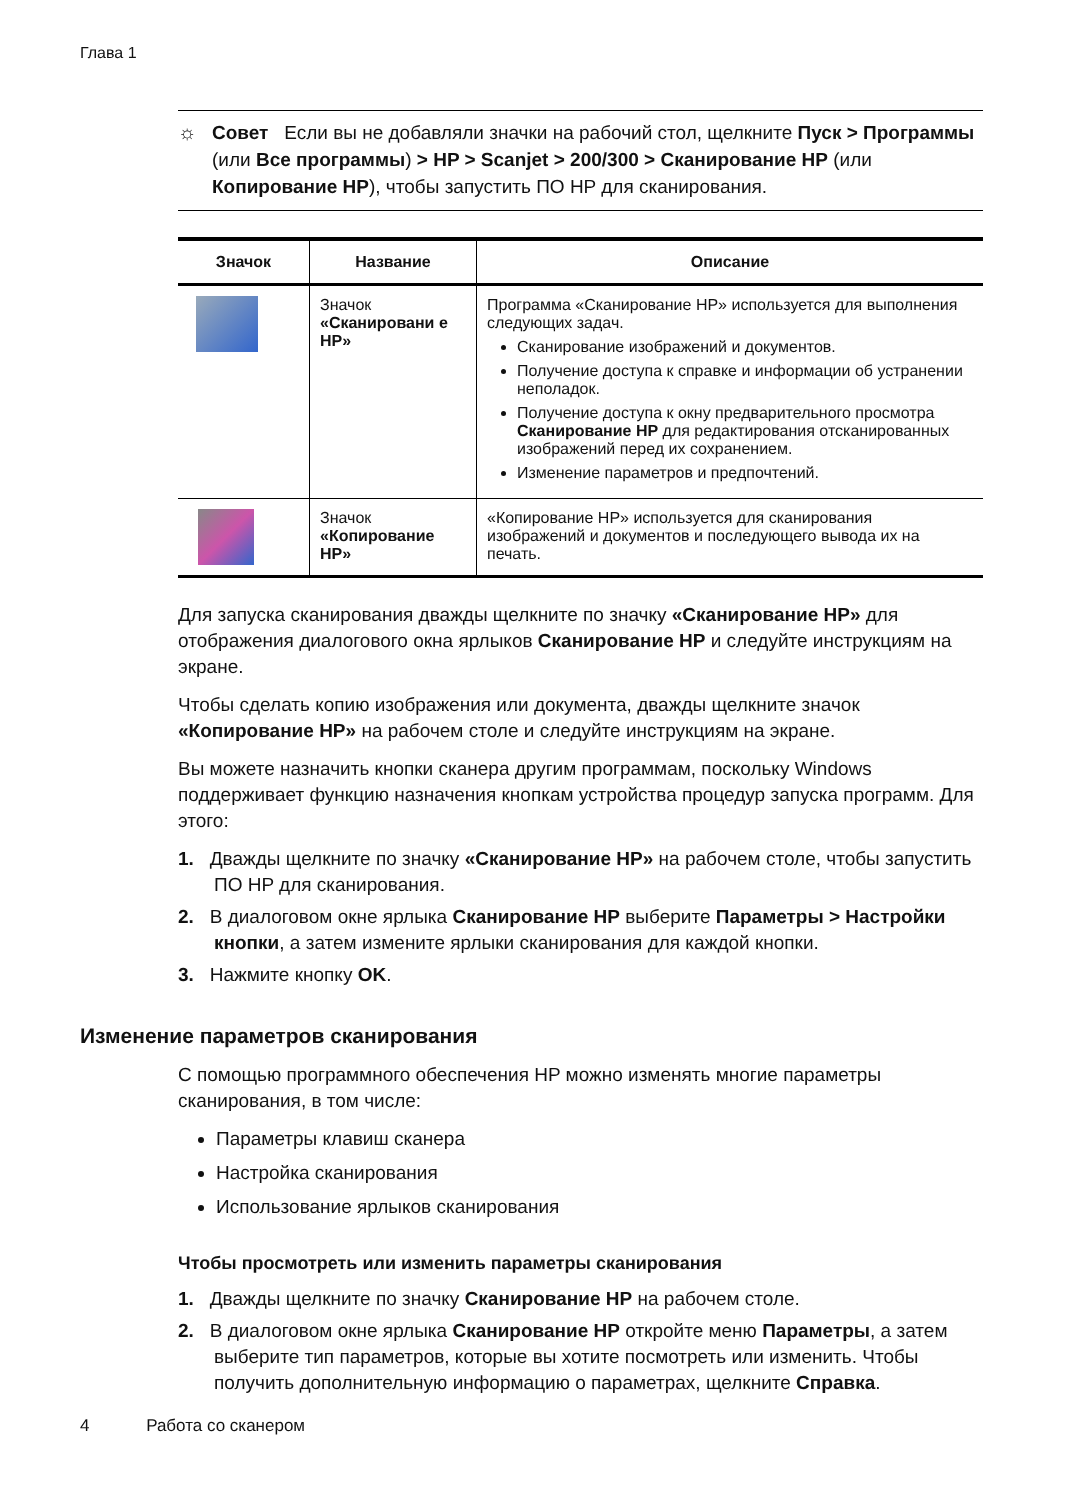Глава 1
☼ Совет Если вы не добавляли значки на рабочий стол, щелкните Пуск > Программы (или Все программы) > HP > Scanjet > 200/300 > Сканирование HP (или Копирование HP), чтобы запустить ПО HP для сканирования.
| Значок | Название | Описание |
| --- | --- | --- |
| | Значок «Сканировани е HP» | Программа «Сканирование HP» используется для выполнения следующих задач. Сканирование изображений и документов. Получение доступа к справке и информации об устранении неполадок. Получение доступа к окну предварительного просмотра Сканирование HP для редактирования отсканированных изображений перед их сохранением. Изменение параметров и предпочтений. |
| | Значок «Копирование HP» | «Копирование HP» используется для сканирования изображений и документов и последующего вывода их на печать. |
Для запуска сканирования дважды щелкните по значку «Сканирование HP» для отображения диалогового окна ярлыков Сканирование HP и следуйте инструкциям на экране.
Чтобы сделать копию изображения или документа, дважды щелкните значок «Копирование HP» на рабочем столе и следуйте инструкциям на экране.
Вы можете назначить кнопки сканера другим программам, поскольку Windows поддерживает функцию назначения кнопкам устройства процедур запуска программ. Для этого:
1. Дважды щелкните по значку «Сканирование HP» на рабочем столе, чтобы запустить ПО HP для сканирования.
2. В диалоговом окне ярлыка Сканирование HP выберите Параметры > Настройки кнопки, а затем измените ярлыки сканирования для каждой кнопки.
3. Нажмите кнопку OK.
Изменение параметров сканирования
С помощью программного обеспечения HP можно изменять многие параметры сканирования, в том числе:
Параметры клавиш сканера
Настройка сканирования
Использование ярлыков сканирования
Чтобы просмотреть или изменить параметры сканирования
1. Дважды щелкните по значку Сканирование HP на рабочем столе.
2. В диалоговом окне ярлыка Сканирование HP откройте меню Параметры, а затем выберите тип параметров, которые вы хотите посмотреть или изменить. Чтобы получить дополнительную информацию о параметрах, щелкните Справка.
4 Работа со сканером